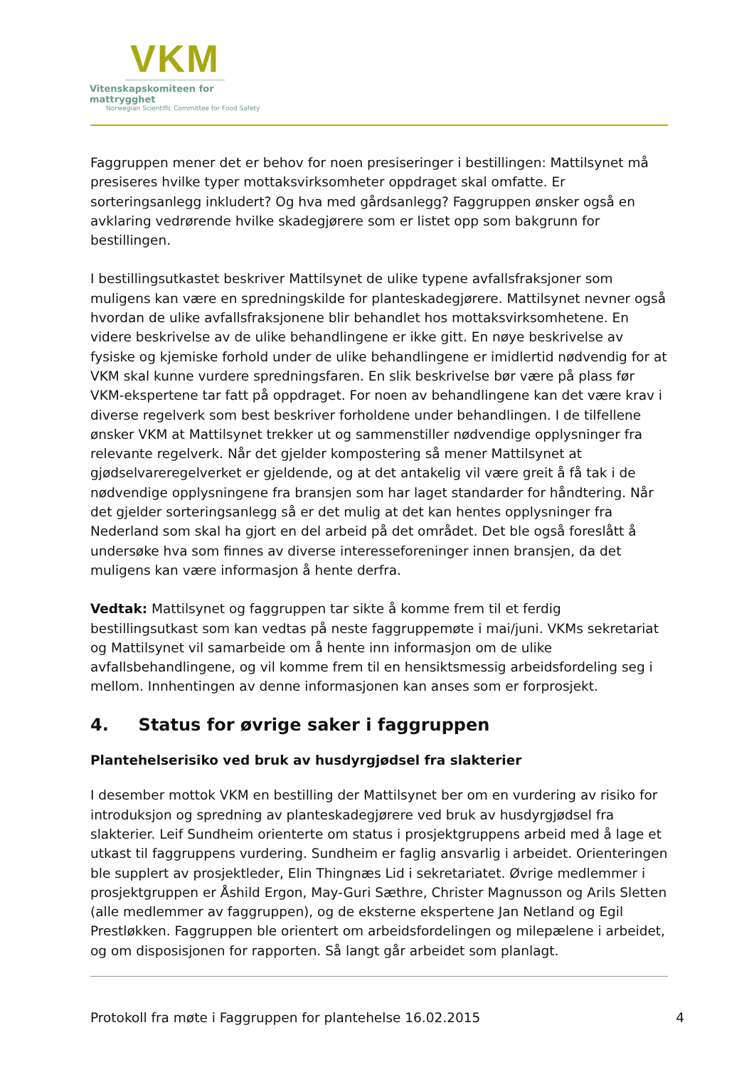VKM
Vitenskapskomiteen for mattrygghet
Norwegian Scientific Committee for Food Safety
Faggruppen mener det er behov for noen presiseringer i bestillingen: Mattilsynet må presiseres hvilke typer mottaksvirksomheter oppdraget skal omfatte. Er sorteringsanlegg inkludert? Og hva med gårdsanlegg? Faggruppen ønsker også en avklaring vedrørende hvilke skadegjørere som er listet opp som bakgrunn for bestillingen.
I bestillingsutkastet beskriver Mattilsynet de ulike typene avfallsfraksjoner som muligens kan være en spredningskilde for planteskadegjørere. Mattilsynet nevner også hvordan de ulike avfallsfraksjonene blir behandlet hos mottaksvirksomhetene. En videre beskrivelse av de ulike behandlingene er ikke gitt. En nøye beskrivelse av fysiske og kjemiske forhold under de ulike behandlingene er imidlertid nødvendig for at VKM skal kunne vurdere spredningsfaren. En slik beskrivelse bør være på plass før VKM-ekspertene tar fatt på oppdraget. For noen av behandlingene kan det være krav i diverse regelverk som best beskriver forholdene under behandlingen. I de tilfellene ønsker VKM at Mattilsynet trekker ut og sammenstiller nødvendige opplysninger fra relevante regelverk. Når det gjelder kompostering så mener Mattilsynet at gjødselvareregelverket er gjeldende, og at det antakelig vil være greit å få tak i de nødvendige opplysningene fra bransjen som har laget standarder for håndtering. Når det gjelder sorteringsanlegg så er det mulig at det kan hentes opplysninger fra Nederland som skal ha gjort en del arbeid på det området. Det ble også foreslått å undersøke hva som finnes av diverse interesseforeninger innen bransjen, da det muligens kan være informasjon å hente derfra.
Vedtak: Mattilsynet og faggruppen tar sikte å komme frem til et ferdig bestillingsutkast som kan vedtas på neste faggruppemøte i mai/juni. VKMs sekretariat og Mattilsynet vil samarbeide om å hente inn informasjon om de ulike avfallsbehandlingene, og vil komme frem til en hensiktsmessig arbeidsfordeling seg i mellom. Innhentingen av denne informasjonen kan anses som er forprosjekt.
4. Status for øvrige saker i faggruppen
Plantehelserisiko ved bruk av husdyrgjødsel fra slakterier
I desember mottok VKM en bestilling der Mattilsynet ber om en vurdering av risiko for introduksjon og spredning av planteskadegjørere ved bruk av husdyrgjødsel fra slakterier. Leif Sundheim orienterte om status i prosjektgruppens arbeid med å lage et utkast til faggruppens vurdering. Sundheim er faglig ansvarlig i arbeidet. Orienteringen ble supplert av prosjektleder, Elin Thingnæs Lid i sekretariatet. Øvrige medlemmer i prosjektgruppen er Åshild Ergon, May-Guri Sæthre, Christer Magnusson og Arils Sletten (alle medlemmer av faggruppen), og de eksterne ekspertene Jan Netland og Egil Prestløkken. Faggruppen ble orientert om arbeidsfordelingen og milepælene i arbeidet, og om disposisjonen for rapporten. Så langt går arbeidet som planlagt.
Protokoll fra møte i Faggruppen for plantehelse 16.02.2015 4